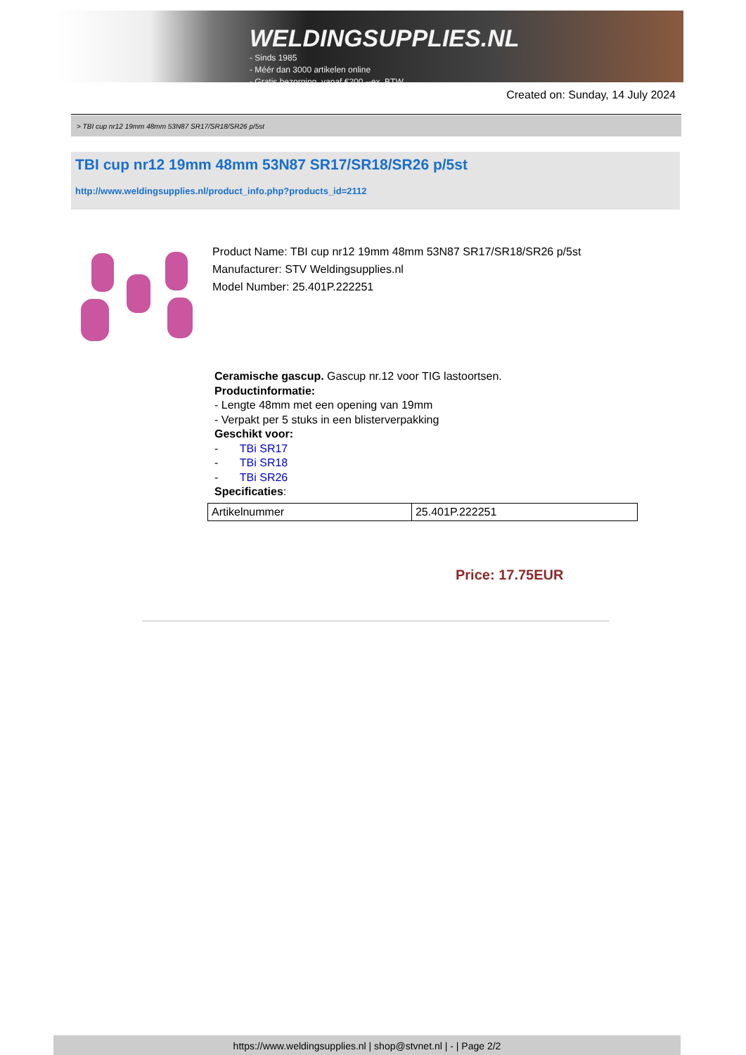WELDINGSUPPLIES.NL
- Sinds 1985
- Méér dan 3000 artikelen online
- Gratis bezorging, vanaf €200,--ex. BTW
Created on: Sunday, 14 July 2024
> TBI cup nr12 19mm 48mm 53N87 SR17/SR18/SR26 p/5st
TBI cup nr12 19mm 48mm 53N87 SR17/SR18/SR26 p/5st
http://www.weldingsupplies.nl/product_info.php?products_id=2112
Product Name: TBI cup nr12 19mm 48mm 53N87 SR17/SR18/SR26 p/5st
Manufacturer: STV Weldingsupplies.nl
Model Number: 25.401P.222251
Ceramische gascup. Gascup nr.12 voor TIG lastoortsen.
Productinformatie:
- Lengte 48mm met een opening van 19mm
- Verpakt per 5 stuks in een blisterverpakking
Geschikt voor:
- TBi SR17
- TBi SR18
- TBi SR26
Specificaties:
| Artikelnummer | 25.401P.222251 |
Price: 17.75EUR
https://www.weldingsupplies.nl | shop@stvnet.nl | - | Page 2/2